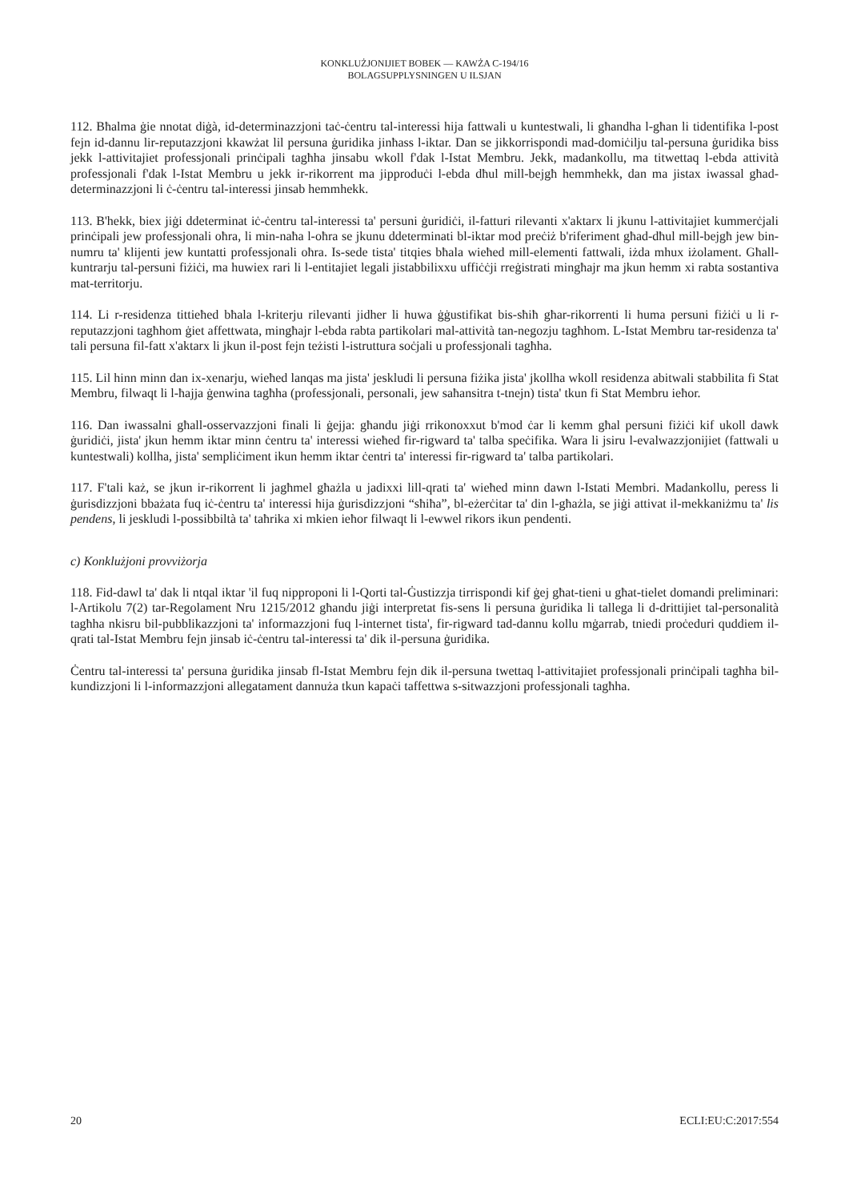KONKLUŻJONIJIET BOBEK — KAWŻA C-194/16
BOLAGSUPPLYSNINGEN U ILSJAN
112. Bħalma ġie nnotat diġà, id-determinazzjoni taċ-ċentru tal-interessi hija fattwali u kuntestwali, li għandha l-għan li tidentifika l-post fejn id-dannu lir-reputazzjoni kkawżat lil persuna ġuridika jinħass l-iktar. Dan se jikkorrispondi mad-domiċilju tal-persuna ġuridika biss jekk l-attivitajiet professjonali prinċipali tagħha jinsabu wkoll f'dak l-Istat Membru. Jekk, madankollu, ma titwettaq l-ebda attività professjonali f'dak l-Istat Membru u jekk ir-rikorrent ma jipproduċi l-ebda dħul mill-bejgħ hemmhekk, dan ma jistax iwassal għad-determinazzjoni li ċ-ċentru tal-interessi jinsab hemmhekk.
113. B'hekk, biex jiġi ddeterminat iċ-ċentru tal-interessi ta' persuni ġuridiċi, il-fatturi rilevanti x'aktarx li jkunu l-attivitajiet kummerċjali prinċipali jew professjonali oħra, li min-naħa l-oħra se jkunu ddeterminati bl-iktar mod preċiż b'riferiment għad-dħul mill-bejgħ jew bin-numru ta' klijenti jew kuntatti professjonali oħra. Is-sede tista' titqies bħala wieħed mill-elementi fattwali, iżda mhux iżolament. Għall-kuntrarju tal-persuni fiżiċi, ma huwiex rari li l-entitajiet legali jistabbilixxu uffiċċji rreġistrati mingħajr ma jkun hemm xi rabta sostantiva mat-territorju.
114. Li r-residenza tittieħed bħala l-kriterju rilevanti jidher li huwa ġġustifikat bis-sħiħ għar-rikorrenti li huma persuni fiżiċi u li r-reputazzjoni tagħhom ġiet affettwata, mingħajr l-ebda rabta partikolari mal-attività tan-negozju tagħhom. L-Istat Membru tar-residenza ta' tali persuna fil-fatt x'aktarx li jkun il-post fejn teżisti l-istruttura soċjali u professjonali tagħha.
115. Lil hinn minn dan ix-xenarju, wieħed lanqas ma jista' jeskludi li persuna fiżika jista' jkollha wkoll residenza abitwali stabbilita fi Stat Membru, filwaqt li l-ħajja ġenwina tagħha (professjonali, personali, jew saħansitra t-tnejn) tista' tkun fi Stat Membru ieħor.
116. Dan iwassalni għall-osservazzjoni finali li ġejja: għandu jiġi rrikonoxxut b'mod ċar li kemm għal persuni fiżiċi kif ukoll dawk ġuridiċi, jista' jkun hemm iktar minn ċentru ta' interessi wieħed fir-rigward ta' talba speċifika. Wara li jsiru l-evalwazzjonijiet (fattwali u kuntestwali) kollha, jista' sempliċiment ikun hemm iktar ċentri ta' interessi fir-rigward ta' talba partikolari.
117. F'tali każ, se jkun ir-rikorrent li jagħmel għażla u jadixxi lill-qrati ta' wieħed minn dawn l-Istati Membri. Madankollu, peress li ġurisdizzjoni bbażata fuq iċ-ċentru ta' interessi hija ġurisdizzjoni “sħiħa”, bl-eżerċitar ta' din l-għażla, se jiġi attivat il-mekkaniżmu ta' lis pendens, li jeskludi l-possibbiltà ta' taħrika xi mkien ieħor filwaqt li l-ewwel rikors ikun pendenti.
c) Konklużjoni provviżorja
118. Fid-dawl ta' dak li ntqal iktar 'il fuq nipproponi li l-Qorti tal-Ġustizzja tirrispondi kif ġej għat-tieni u għat-tielet domandi preliminari: l-Artikolu 7(2) tar-Regolament Nru 1215/2012 għandu jiġi interpretat fis-sens li persuna ġuridika li tallega li d-drittijiet tal-personalità tagħha nkisru bil-pubblikazzjoni ta' informazzjoni fuq l-internet tista', fir-rigward tad-dannu kollu mġarrab, tniedi proċeduri quddiem il-qrati tal-Istat Membru fejn jinsab iċ-ċentru tal-interessi ta' dik il-persuna ġuridika.
Ċentru tal-interessi ta' persuna ġuridika jinsab fl-Istat Membru fejn dik il-persuna twettaq l-attivitajiet professjonali prinċipali tagħha bil-kundizzjoni li l-informazzjoni allegatament dannuża tkun kapaċi taffettwa s-sitwazzjoni professjonali tagħha.
20 ECLI:EU:C:2017:554